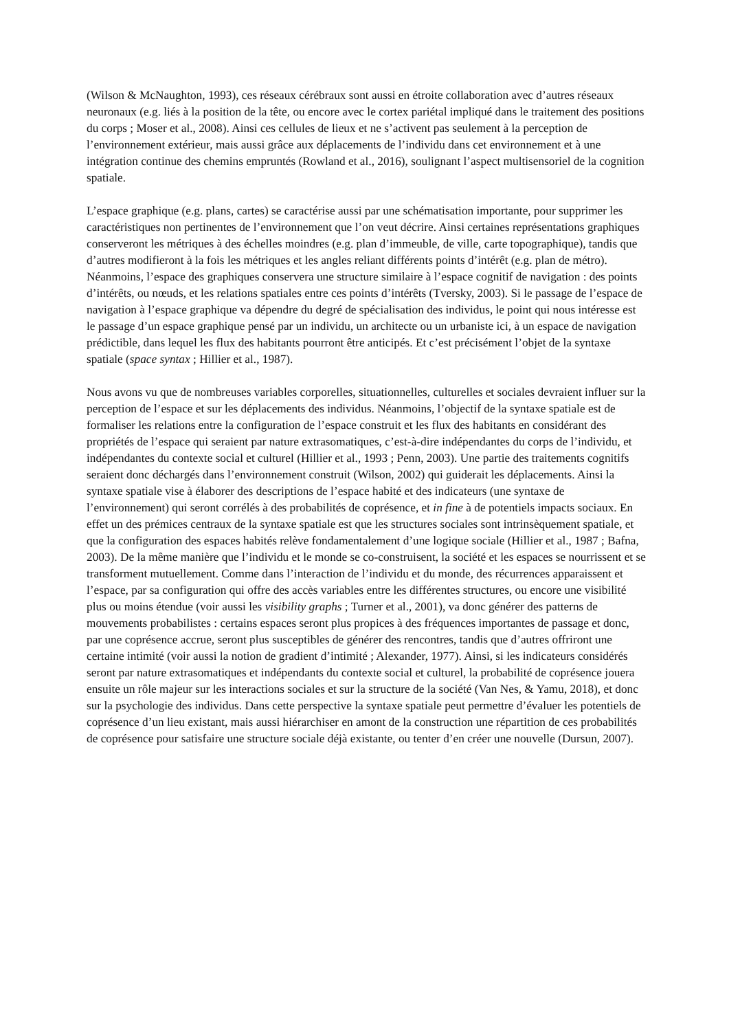(Wilson & McNaughton, 1993), ces réseaux cérébraux sont aussi en étroite collaboration avec d’autres réseaux neuronaux (e.g. liés à la position de la tête, ou encore avec le cortex pariétal impliqué dans le traitement des positions du corps ; Moser et al., 2008). Ainsi ces cellules de lieux et ne s’activent pas seulement à la perception de l’environnement extérieur, mais aussi grâce aux déplacements de l’individu dans cet environnement et à une intégration continue des chemins empruntés (Rowland et al., 2016), soulignant l’aspect multisensoriel de la cognition spatiale.
L’espace graphique (e.g. plans, cartes) se caractérise aussi par une schématisation importante, pour supprimer les caractéristiques non pertinentes de l’environnement que l’on veut décrire. Ainsi certaines représentations graphiques conserveront les métriques à des échelles moindres (e.g. plan d’immeuble, de ville, carte topographique), tandis que d’autres modifieront à la fois les métriques et les angles reliant différents points d’intérêt (e.g. plan de métro). Néanmoins, l’espace des graphiques conservera une structure similaire à l’espace cognitif de navigation : des points d’intérêts, ou nœuds, et les relations spatiales entre ces points d’intérêts (Tversky, 2003). Si le passage de l’espace de navigation à l’espace graphique va dépendre du degré de spécialisation des individus, le point qui nous intéresse est le passage d’un espace graphique pensé par un individu, un architecte ou un urbaniste ici, à un espace de navigation prédictible, dans lequel les flux des habitants pourront être anticipés. Et c’est précisément l’objet de la syntaxe spatiale (space syntax ; Hillier et al., 1987).
Nous avons vu que de nombreuses variables corporelles, situationnelles, culturelles et sociales devraient influer sur la perception de l’espace et sur les déplacements des individus. Néanmoins, l’objectif de la syntaxe spatiale est de formaliser les relations entre la configuration de l’espace construit et les flux des habitants en considérant des propriétés de l’espace qui seraient par nature extrasomatiques, c’est-à-dire indépendantes du corps de l’individu, et indépendantes du contexte social et culturel (Hillier et al., 1993 ; Penn, 2003). Une partie des traitements cognitifs seraient donc déchargés dans l’environnement construit (Wilson, 2002) qui guiderait les déplacements. Ainsi la syntaxe spatiale vise à élaborer des descriptions de l’espace habité et des indicateurs (une syntaxe de l’environnement) qui seront corrélés à des probabilités de coprésence, et in fine à de potentiels impacts sociaux. En effet un des prémices centraux de la syntaxe spatiale est que les structures sociales sont intrinsèquement spatiale, et que la configuration des espaces habités relève fondamentalement d’une logique sociale (Hillier et al., 1987 ; Bafna, 2003). De la même manière que l’individu et le monde se co-construisent, la société et les espaces se nourrissent et se transforment mutuellement. Comme dans l’interaction de l’individu et du monde, des récurrences apparaissent et l’espace, par sa configuration qui offre des accès variables entre les différentes structures, ou encore une visibilité plus ou moins étendue (voir aussi les visibility graphs ; Turner et al., 2001), va donc générer des patterns de mouvements probabilistes : certains espaces seront plus propices à des fréquences importantes de passage et donc, par une coprésence accrue, seront plus susceptibles de générer des rencontres, tandis que d’autres offriront une certaine intimité (voir aussi la notion de gradient d’intimité ; Alexander, 1977). Ainsi, si les indicateurs considérés seront par nature extrasomatiques et indépendants du contexte social et culturel, la probabilité de coprésence jouera ensuite un rôle majeur sur les interactions sociales et sur la structure de la société (Van Nes, & Yamu, 2018), et donc sur la psychologie des individus. Dans cette perspective la syntaxe spatiale peut permettre d’évaluer les potentiels de coprésence d’un lieu existant, mais aussi hiérarchiser en amont de la construction une répartition de ces probabilités de coprésence pour satisfaire une structure sociale déjà existante, ou tenter d’en créer une nouvelle (Dursun, 2007).